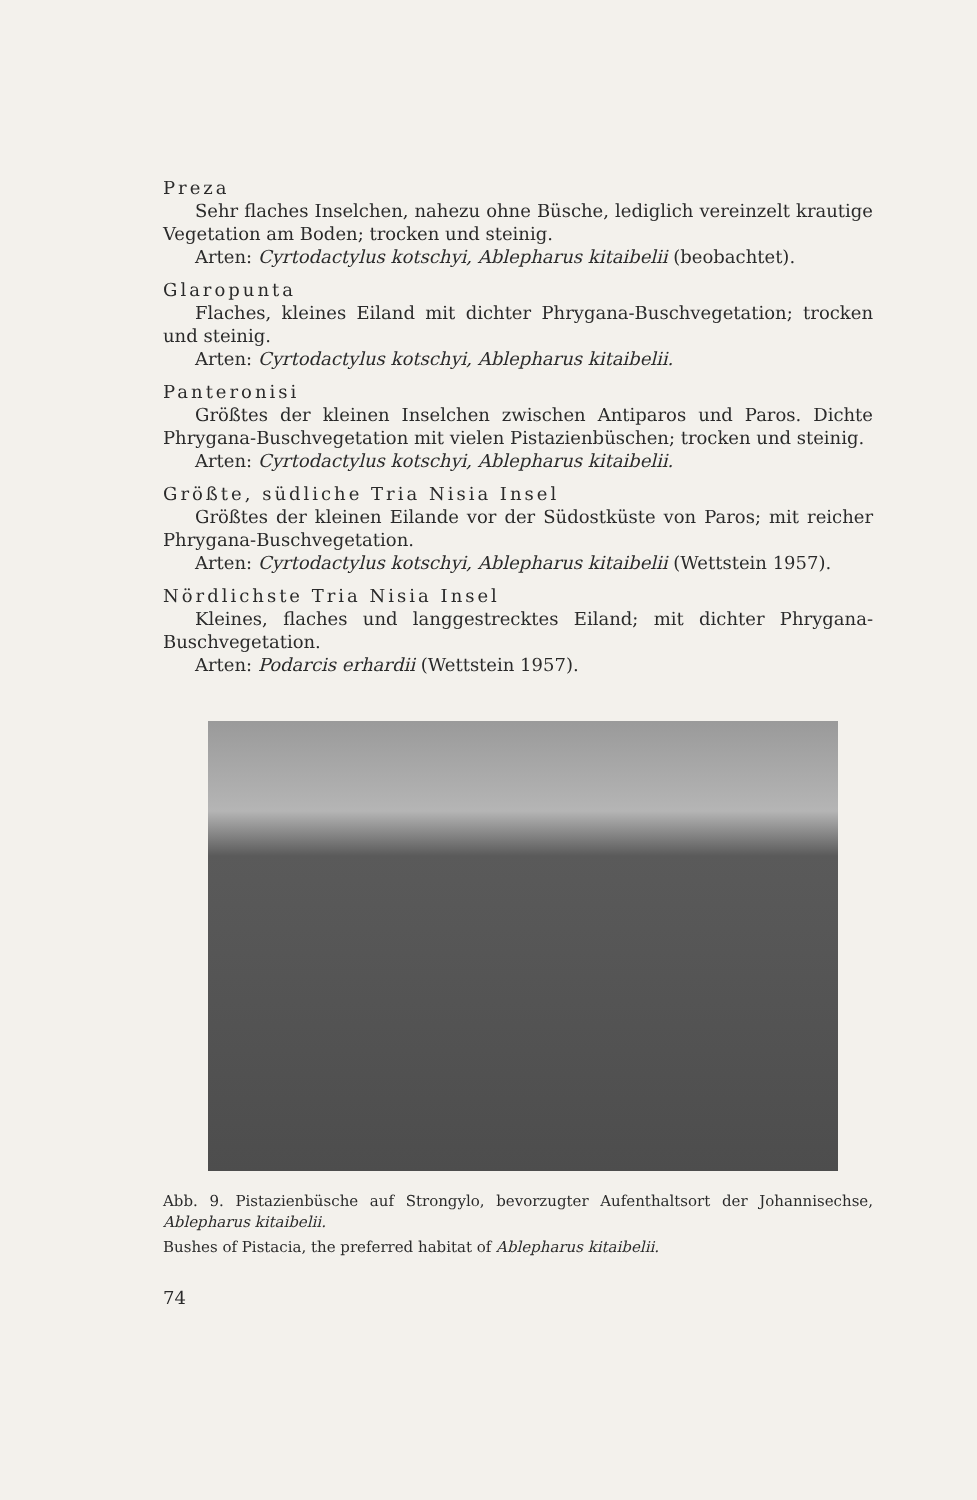Preza
Sehr flaches Inselchen, nahezu ohne Büsche, lediglich vereinzelt krautige Vegetation am Boden; trocken und steinig.
Arten: Cyrtodactylus kotschyi, Ablepharus kitaibelii (beobachtet).
Glaropunta
Flaches, kleines Eiland mit dichter Phrygana-Buschvegetation; trocken und steinig.
Arten: Cyrtodactylus kotschyi, Ablepharus kitaibelii.
Panteronisi
Größtes der kleinen Inselchen zwischen Antiparos und Paros. Dichte Phrygana-Buschvegetation mit vielen Pistazienbüschen; trocken und steinig.
Arten: Cyrtodactylus kotschyi, Ablepharus kitaibelii.
Größte, südliche Tria Nisia Insel
Größtes der kleinen Eilande vor der Südostküste von Paros; mit reicher Phrygana-Buschvegetation.
Arten: Cyrtodactylus kotschyi, Ablepharus kitaibelii (Wettstein 1957).
Nördlichste Tria Nisia Insel
Kleines, flaches und langgestrecktes Eiland; mit dichter Phrygana-Buschvegetation.
Arten: Podarcis erhardii (Wettstein 1957).
Abb. 9. Pistazienbüsche auf Strongylo, bevorzugter Aufenthaltsort der Johannisechse, Ablepharus kitaibelii.
Bushes of Pistacia, the preferred habitat of Ablepharus kitaibelii.
74